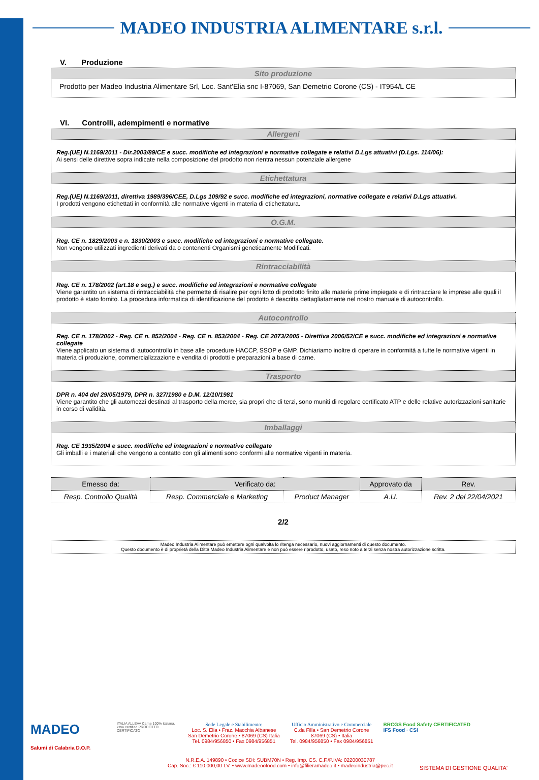MADEO INDUSTRIA ALIMENTARE s.r.l.
V. Produzione
| Sito produzione |
| Prodotto per Madeo Industria Alimentare Srl, Loc. Sant'Elia snc I-87069, San Demetrio Corone (CS) - IT954/L CE |
VI. Controlli, adempimenti e normative
| Allergeni |
| Reg.(UE) N.1169/2011 - Dir.2003/89/CE e succ. modifiche ed integrazioni e normative collegate e relativi D.Lgs attuativi (D.Lgs. 114/06): Ai sensi delle direttive sopra indicate nella composizione del prodotto non rientra nessun potenziale allergene |
| Etichettatura |
| Reg.(UE) N.1169/2011, direttiva 1989/396/CEE, D.Lgs 109/92 e succ. modifiche ed integrazioni, normative collegate e relativi D.Lgs attuativi. I prodotti vengono etichettati in conformità alle normative vigenti in materia di etichettatura. |
| O.G.M. |
| Reg. CE n. 1829/2003 e n. 1830/2003 e succ. modifiche ed integrazioni e normative collegate. Non vengono utilizzati ingredienti derivati da o contenenti Organismi geneticamente Modificati. |
| Rintracciabilità |
| Reg. CE n. 178/2002 (art.18 e seg.) e succ. modifiche ed integrazioni e normative collegate Viene garantito un sistema di rintracciabilità che permette di risalire per ogni lotto di prodotto finito alle materie prime impiegate e di rintracciare le imprese alle quali il prodotto è stato fornito. La procedura informatica di identificazione del prodotto è descritta dettagliatamente nel nostro manuale di autocontrollo. |
| Autocontrollo |
| Reg. CE n. 178/2002 - Reg. CE n. 852/2004 - Reg. CE n. 853/2004 - Reg. CE 2073/2005 - Direttiva 2006/52/CE e succ. modifiche ed integrazioni e normative collegate Viene applicato un sistema di autocontrollo in base alle procedure HACCP, SSOP e GMP. Dichiariamo inoltre di operare in conformità a tutte le normative vigenti in materia di produzione, commercializzazione e vendita di prodotti e preparazioni a base di carne. |
| Trasporto |
| DPR n. 404 del 29/05/1979, DPR n. 327/1980 e D.M. 12/10/1981 Viene garantito che gli automezzi destinati al trasporto della merce, sia propri che di terzi, sono muniti di regolare certificato ATP e delle relative autorizzazioni sanitarie in corso di validità. |
| Imballaggi |
| Reg. CE 1935/2004 e succ. modifiche ed integrazioni e normative collegate Gli imballi e i materiali che vengono a contatto con gli alimenti sono conformi alle normative vigenti in materia. |
| Emesso da: | Verificato da: | | Approvato da | Rev. |
| --- | --- | --- | --- | --- |
| Resp. Controllo Qualità | Resp. Commerciale e Marketing | Product Manager | A.U. | Rev. 2 del 22/04/2021 |
2/2
Madeo Industria Alimentare può emettere ogni qualvolta lo ritenga necessario, nuovi aggiornamenti di questo documento.
Questo documento è di proprietà della Ditta Madeo Industria Alimentare e non può essere riprodotto, usato, reso noto a terzi senza nostra autorizzazione scritta.
MADEO
Salumi di Calabria D.O.P.
ITALIA ALLEVA Carne 100% italiana. kiwa certified PRODOTTO CERTIFICATO
Sede Legale e Stabilimento:
Loc. S. Elia • Fraz. Macchia Albanese
San Demetrio Corone • 87069 (CS) Italia
Tel. 0984/956850 • Fax 0984/956851
Ufficio Amministrativo e Commerciale
C.da Filla • San Demetrio Corone
87069 (CS) • Italia
Tel. 0984/956850 • Fax 0984/956851
BRCGS Food Safety CERTIFICATED
IFS Food · CSI
N.R.E.A. 149890 • Codice SDI: SUBM70N • Reg. Imp. CS. C.F./P.IVA: 02200030787
Cap. Soc.: € 110.000,00 I.V. • www.madeoofood.com • info@filieramadeo.it • madeoindustria@pec.it
SISTEMA DI GESTIONE QUALITA'